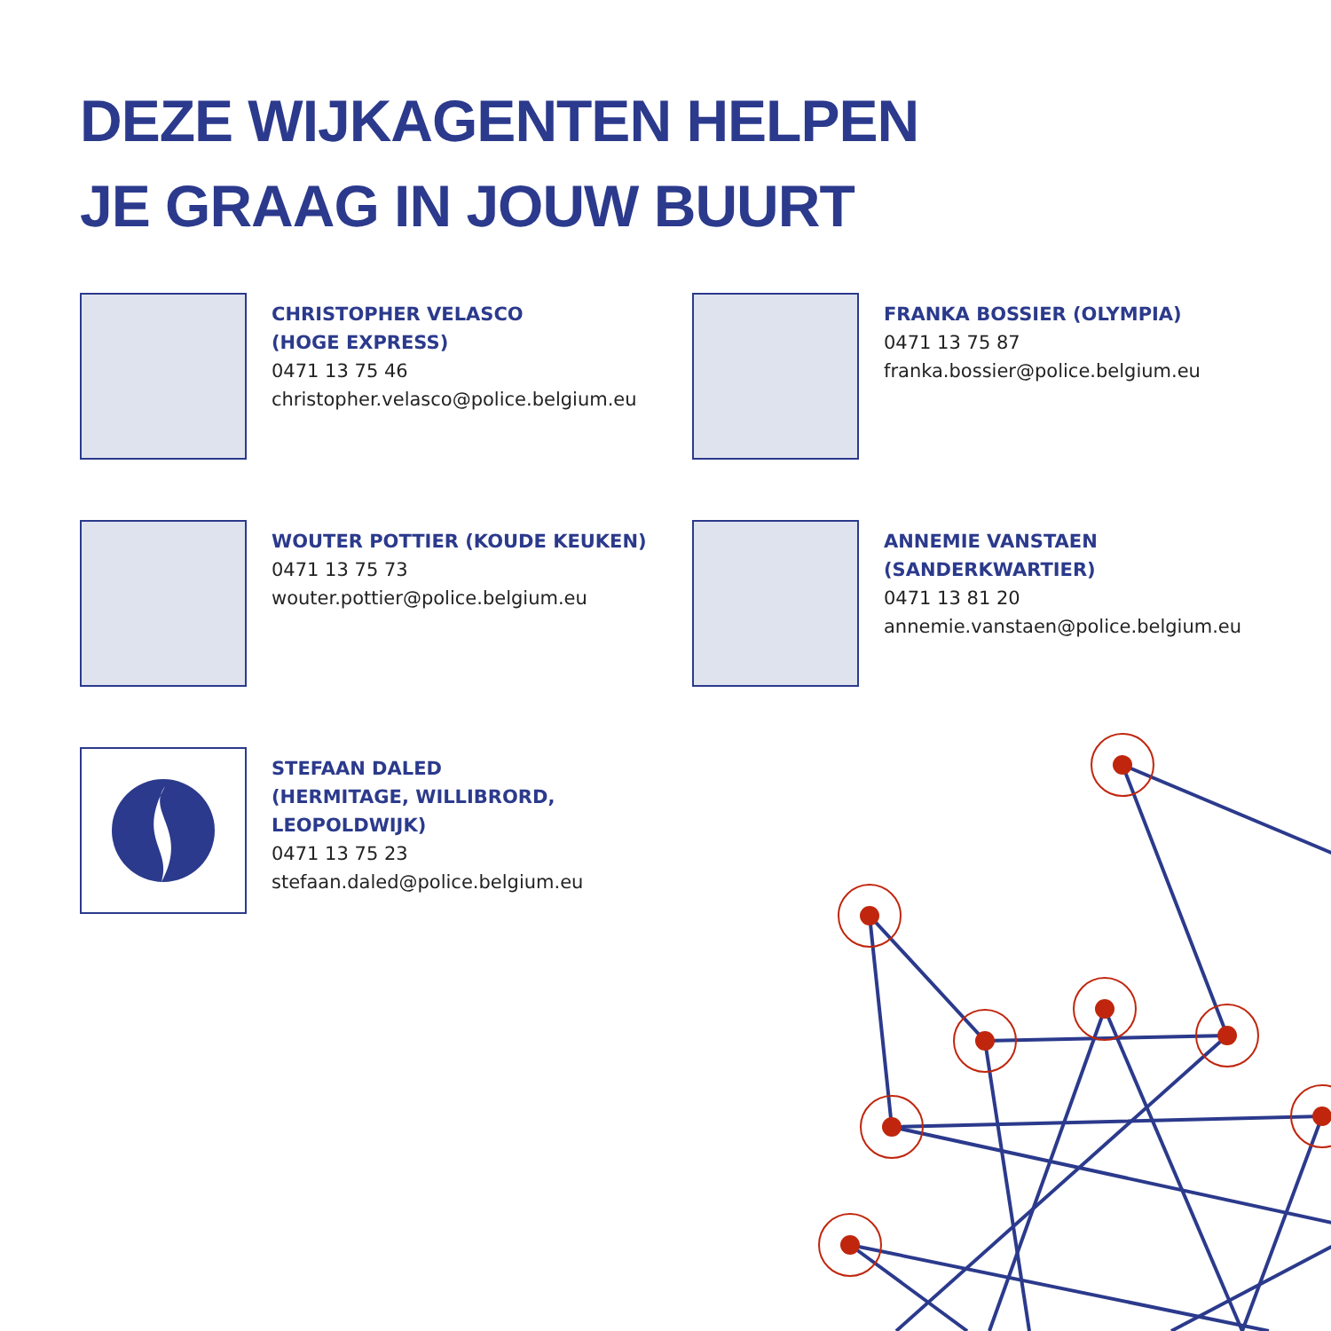DEZE WIJKAGENTEN HELPEN
JE GRAAG IN JOUW BUURT
CHRISTOPHER VELASCO
(HOGE EXPRESS)
0471 13 75 46
christopher.velasco@police.belgium.eu
FRANKA BOSSIER (OLYMPIA)
0471 13 75 87
franka.bossier@police.belgium.eu
WOUTER POTTIER (KOUDE KEUKEN)
0471 13 75 73
wouter.pottier@police.belgium.eu
ANNEMIE VANSTAEN
(SANDERKWARTIER)
0471 13 81 20
annemie.vanstaen@police.belgium.eu
STEFAAN DALED
(HERMITAGE, WILLIBRORD, LEOPOLDWIJK)
0471 13 75 23
stefaan.daled@police.belgium.eu